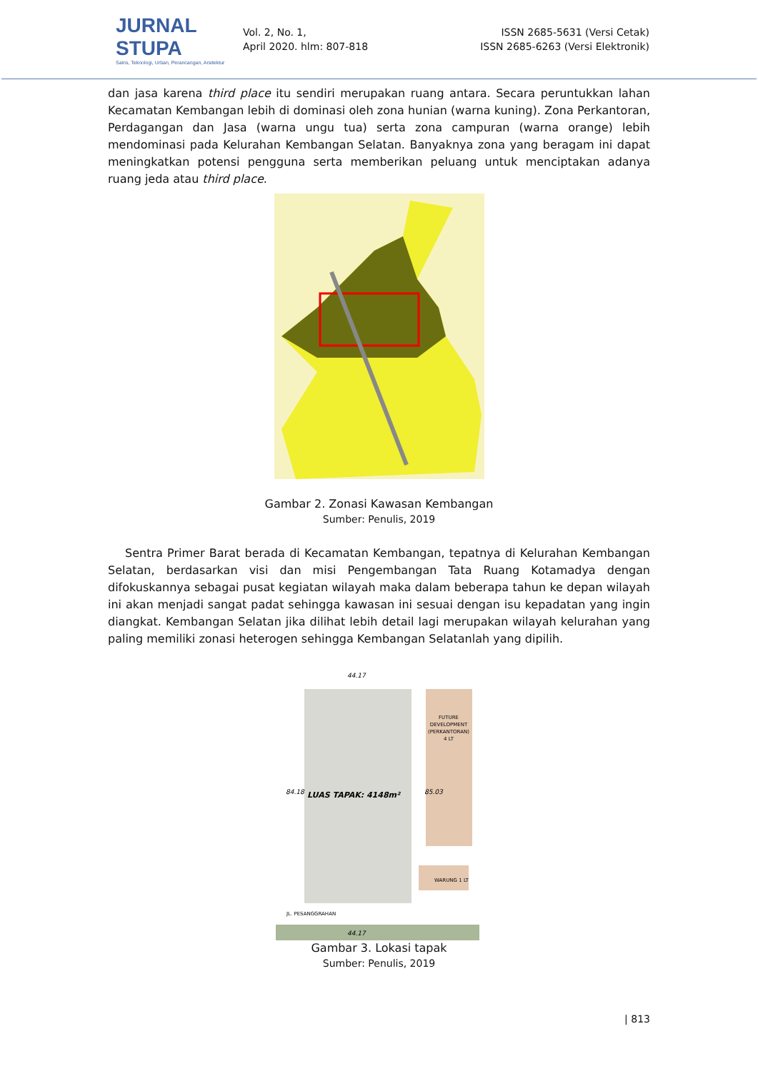JURNAL STUPA
Sains, Teknologi, Urban, Perancangan, Arsitektur
Vol. 2, No. 1,
April 2020. hlm: 807-818
ISSN 2685-5631 (Versi Cetak)
ISSN 2685-6263 (Versi Elektronik)
dan jasa karena third place itu sendiri merupakan ruang antara. Secara peruntukkan lahan Kecamatan Kembangan lebih di dominasi oleh zona hunian (warna kuning). Zona Perkantoran, Perdagangan dan Jasa (warna ungu tua) serta zona campuran (warna orange) lebih mendominasi pada Kelurahan Kembangan Selatan. Banyaknya zona yang beragam ini dapat meningkatkan potensi pengguna serta memberikan peluang untuk menciptakan adanya ruang jeda atau third place.
Gambar 2. Zonasi Kawasan Kembangan
Sumber: Penulis, 2019
Sentra Primer Barat berada di Kecamatan Kembangan, tepatnya di Kelurahan Kembangan Selatan, berdasarkan visi dan misi Pengembangan Tata Ruang Kotamadya dengan difokuskannya sebagai pusat kegiatan wilayah maka dalam beberapa tahun ke depan wilayah ini akan menjadi sangat padat sehingga kawasan ini sesuai dengan isu kepadatan yang ingin diangkat. Kembangan Selatan jika dilihat lebih detail lagi merupakan wilayah kelurahan yang paling memiliki zonasi heterogen sehingga Kembangan Selatanlah yang dipilih.
44.17
FUTURE
DEVELOPMENT
(PERKANTORAN)
4 LT
LUAS TAPAK: 4148m²
84.18
85.03
WARUNG 1 LT
JL. PESANGGRAHAN
44.17
Gambar 3. Lokasi tapak
Sumber: Penulis, 2019
| 813